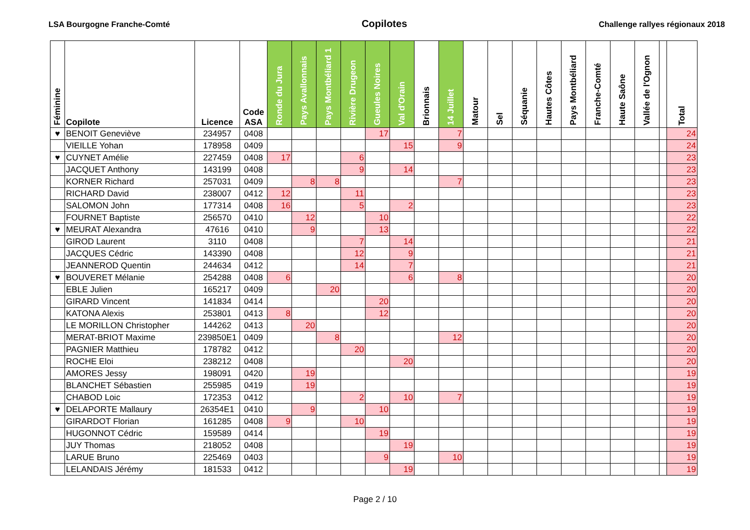LSA Bourgogne Franche-Comté Copilotes Challenge rallyes régionaux 2018
| Féminine | Copilote | Licence | Code ASA | Ronde du Jura | Pays Avallonnais | Pays Montbéliard 1 | Rivière Drugeon | Gueules Noires | Val d'Orain | Brionnais | 14 Juillet | Matour | Sel | Séquanie | Hautes Côtes | Pays Montbéliard | Franche-Comté | Haute Saône | Vallée de l'Ognon | | Total |
| --- | --- | --- | --- | --- | --- | --- | --- | --- | --- | --- | --- | --- | --- | --- | --- | --- | --- | --- | --- | --- | --- |
| ♥ | BENOIT Geneviève | 234957 | 0408 | | | | | 17 | | | 7 | | | | | | | | | | 24 |
| | VIEILLE Yohan | 178958 | 0409 | | | | | | 15 | | 9 | | | | | | | | | | 24 |
| ♥ | CUYNET Amélie | 227459 | 0408 | 17 | | | 6 | | | | | | | | | | | | | | 23 |
| | JACQUET Anthony | 143199 | 0408 | | | | 9 | | 14 | | | | | | | | | | | | 23 |
| | KORNER Richard | 257031 | 0409 | | 8 | 8 | | | | | 7 | | | | | | | | | | 23 |
| | RICHARD David | 238007 | 0412 | 12 | | | 11 | | | | | | | | | | | | | | 23 |
| | SALOMON John | 177314 | 0408 | 16 | | | 5 | | 2 | | | | | | | | | | | | 23 |
| | FOURNET Baptiste | 256570 | 0410 | | 12 | | | 10 | | | | | | | | | | | | | 22 |
| ♥ | MEURAT Alexandra | 47616 | 0410 | | 9 | | | 13 | | | | | | | | | | | | | 22 |
| | GIROD Laurent | 3110 | 0408 | | | | 7 | | 14 | | | | | | | | | | | | 21 |
| | JACQUES Cédric | 143390 | 0408 | | | | 12 | | 9 | | | | | | | | | | | | 21 |
| | JEANNEROD Quentin | 244634 | 0412 | | | | 14 | | 7 | | | | | | | | | | | | 21 |
| ♥ | BOUVERET Mélanie | 254288 | 0408 | 6 | | | | | 6 | | 8 | | | | | | | | | | 20 |
| | EBLE Julien | 165217 | 0409 | | | 20 | | | | | | | | | | | | | | | 20 |
| | GIRARD Vincent | 141834 | 0414 | | | | | 20 | | | | | | | | | | | | | 20 |
| | KATONA Alexis | 253801 | 0413 | 8 | | | | 12 | | | | | | | | | | | | | 20 |
| | LE MORILLON Christopher | 144262 | 0413 | | 20 | | | | | | | | | | | | | | | | 20 |
| | MERAT-BRIOT Maxime | 239850E1 | 0409 | | | 8 | | | | | 12 | | | | | | | | | | 20 |
| | PAGNIER Matthieu | 178782 | 0412 | | | | 20 | | | | | | | | | | | | | | 20 |
| | ROCHE Eloi | 238212 | 0408 | | | | | | 20 | | | | | | | | | | | | 20 |
| | AMORES Jessy | 198091 | 0420 | | 19 | | | | | | | | | | | | | | | | 19 |
| | BLANCHET Sébastien | 255985 | 0419 | | 19 | | | | | | | | | | | | | | | | 19 |
| | CHABOD Loic | 172353 | 0412 | | | | 2 | | 10 | | 7 | | | | | | | | | | 19 |
| ♥ | DELAPORTE Mallaury | 26354E1 | 0410 | | 9 | | | 10 | | | | | | | | | | | | | 19 |
| | GIRARDOT Florian | 161285 | 0408 | 9 | | | 10 | | | | | | | | | | | | | | 19 |
| | HUGONNOT Cédric | 159589 | 0414 | | | | | 19 | | | | | | | | | | | | | 19 |
| | JUY Thomas | 218052 | 0408 | | | | | | 19 | | | | | | | | | | | | 19 |
| | LARUE Bruno | 225469 | 0403 | | | | | 9 | | | 10 | | | | | | | | | | 19 |
| | LELANDAIS Jérémy | 181533 | 0412 | | | | | | 19 | | | | | | | | | | | | 19 |
Page 2 / 10